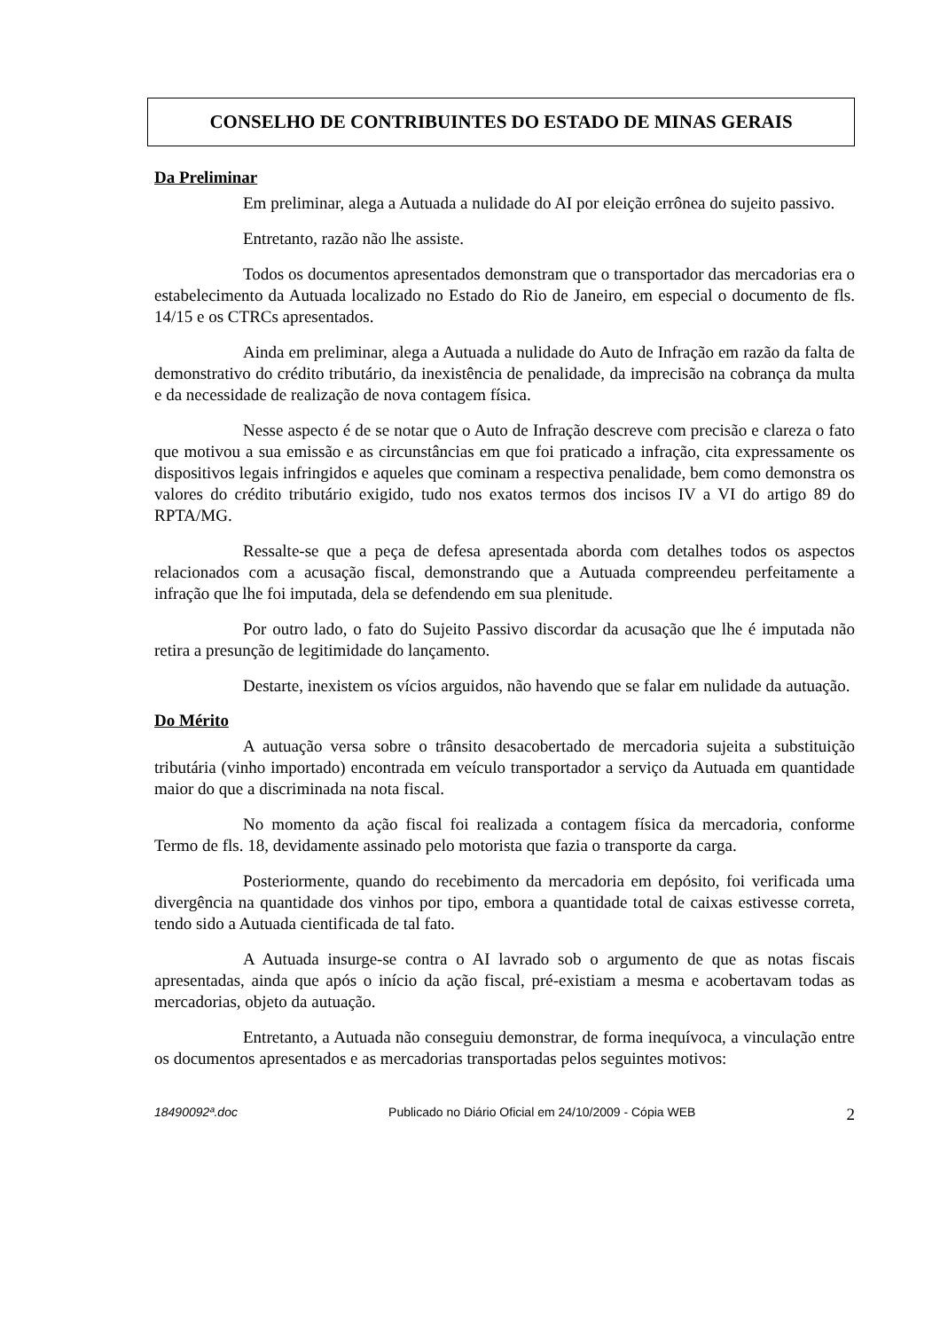CONSELHO DE CONTRIBUINTES DO ESTADO DE MINAS GERAIS
Da Preliminar
Em preliminar, alega a Autuada a nulidade do AI por eleição errônea do sujeito passivo.
Entretanto, razão não lhe assiste.
Todos os documentos apresentados demonstram que o transportador das mercadorias era o estabelecimento da Autuada localizado no Estado do Rio de Janeiro, em especial o documento de fls. 14/15 e os CTRCs apresentados.
Ainda em preliminar, alega a Autuada a nulidade do Auto de Infração em razão da falta de demonstrativo do crédito tributário, da inexistência de penalidade, da imprecisão na cobrança da multa e da necessidade de realização de nova contagem física.
Nesse aspecto é de se notar que o Auto de Infração descreve com precisão e clareza o fato que motivou a sua emissão e as circunstâncias em que foi praticado a infração, cita expressamente os dispositivos legais infringidos e aqueles que cominam a respectiva penalidade, bem como demonstra os valores do crédito tributário exigido, tudo nos exatos termos dos incisos IV a VI do artigo 89 do RPTA/MG.
Ressalte-se que a peça de defesa apresentada aborda com detalhes todos os aspectos relacionados com a acusação fiscal, demonstrando que a Autuada compreendeu perfeitamente a infração que lhe foi imputada, dela se defendendo em sua plenitude.
Por outro lado, o fato do Sujeito Passivo discordar da acusação que lhe é imputada não retira a presunção de legitimidade do lançamento.
Destarte, inexistem os vícios arguidos, não havendo que se falar em nulidade da autuação.
Do Mérito
A autuação versa sobre o trânsito desacobertado de mercadoria sujeita a substituição tributária (vinho importado) encontrada em veículo transportador a serviço da Autuada em quantidade maior do que a discriminada na nota fiscal.
No momento da ação fiscal foi realizada a contagem física da mercadoria, conforme Termo de fls. 18, devidamente assinado pelo motorista que fazia o transporte da carga.
Posteriormente, quando do recebimento da mercadoria em depósito, foi verificada uma divergência na quantidade dos vinhos por tipo, embora a quantidade total de caixas estivesse correta, tendo sido a Autuada cientificada de tal fato.
A Autuada insurge-se contra o AI lavrado sob o argumento de que as notas fiscais apresentadas, ainda que após o início da ação fiscal, pré-existiam a mesma e acobertavam todas as mercadorias, objeto da autuação.
Entretanto, a Autuada não conseguiu demonstrar, de forma inequívoca, a vinculação entre os documentos apresentados e as mercadorias transportadas pelos seguintes motivos:
18490092ª.doc Publicado no Diário Oficial em 24/10/2009 - Cópia WEB 2